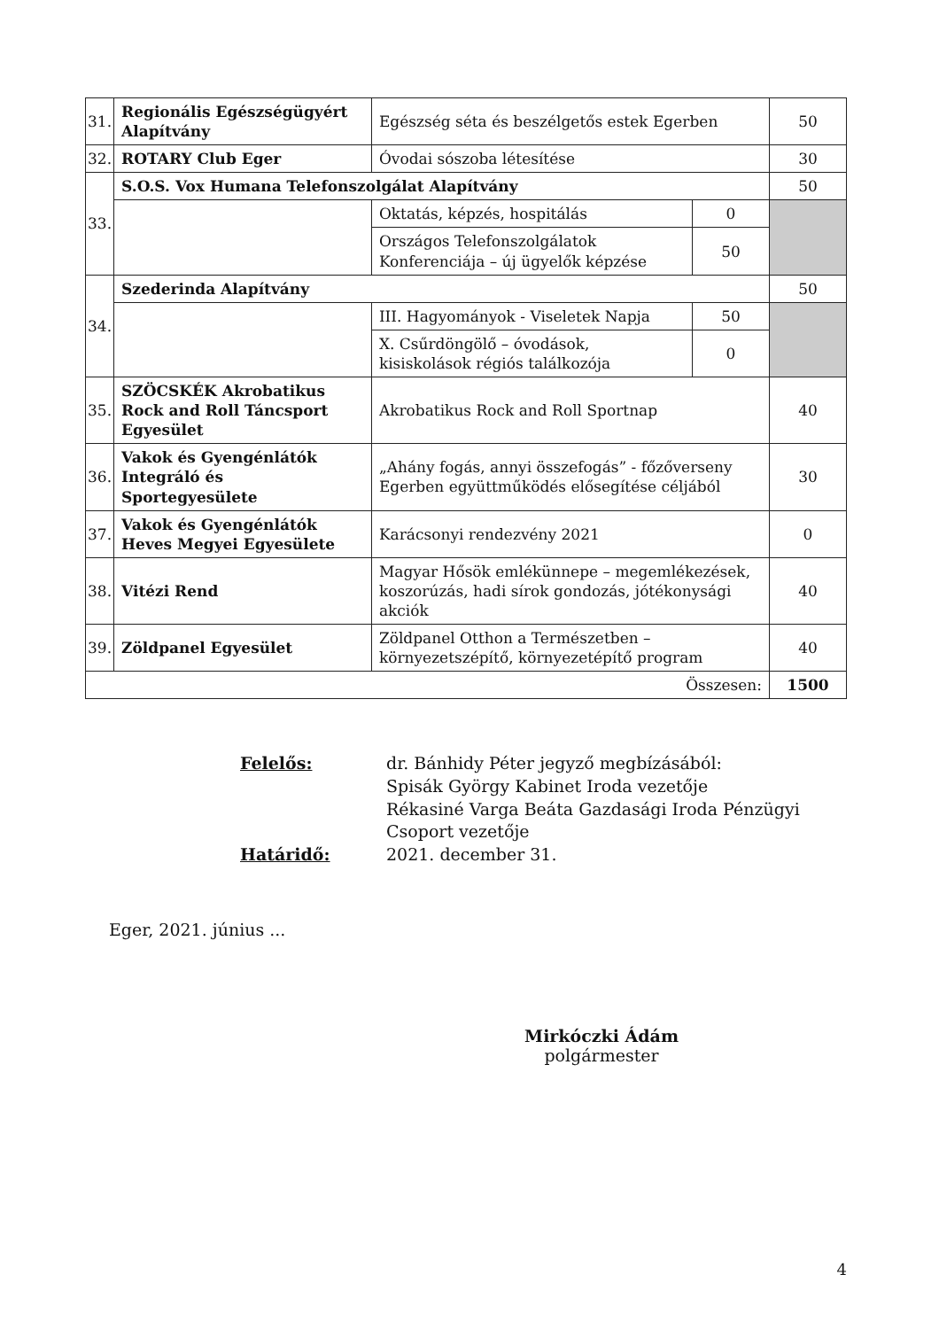| 31. | Regionális Egészségügyért Alapítvány | Egészség séta és beszélgetős estek Egerben | | 50 |
| 32. | ROTARY Club Eger | Óvodai sószoba létesítése | | 30 |
| 33. | S.O.S. Vox Humana Telefonszolgálat Alapítvány | | | 50 |
| | | Oktatás, képzés, hospitálás | 0 | |
| | | Országos Telefonszolgálatok Konferenciája – új ügyelők képzése | 50 | |
| 34. | Szederinda Alapítvány | | | 50 |
| | | III. Hagyományok - Viseletek Napja | 50 | |
| | | X. Csűrdöngölő – óvodások, kisiskolások régiós találkozója | 0 | |
| 35. | SZÖCSKÉK Akrobatikus Rock and Roll Táncsport Egyesület | Akrobatikus Rock and Roll Sportnap | | 40 |
| 36. | Vakok és Gyengénlátók Integráló és Sportegyesülete | „Ahány fogás, annyi összefogás” - főzőverseny Egerben együttműködés elősegítése céljából | | 30 |
| 37. | Vakok és Gyengénlátók Heves Megyei Egyesülete | Karácsonyi rendezvény 2021 | | 0 |
| 38. | Vitézi Rend | Magyar Hősök emlékünnepe – megemlékezések, koszorúzás, hadi sírok gondozás, jótékonysági akciók | | 40 |
| 39. | Zöldpanel Egyesület | Zöldpanel Otthon a Természetben – környezetszépítő, környezetépítő program | | 40 |
| Összesen: | | | | 1500 |
Felelős:
dr. Bánhidy Péter jegyző megbízásából:
Spisák György Kabinet Iroda vezetője
Rékasiné Varga Beáta Gazdasági Iroda Pénzügyi Csoport vezetője
Határidő:
2021. december 31.
Eger, 2021. június ...
Mirkóczki Ádám
polgármester
4